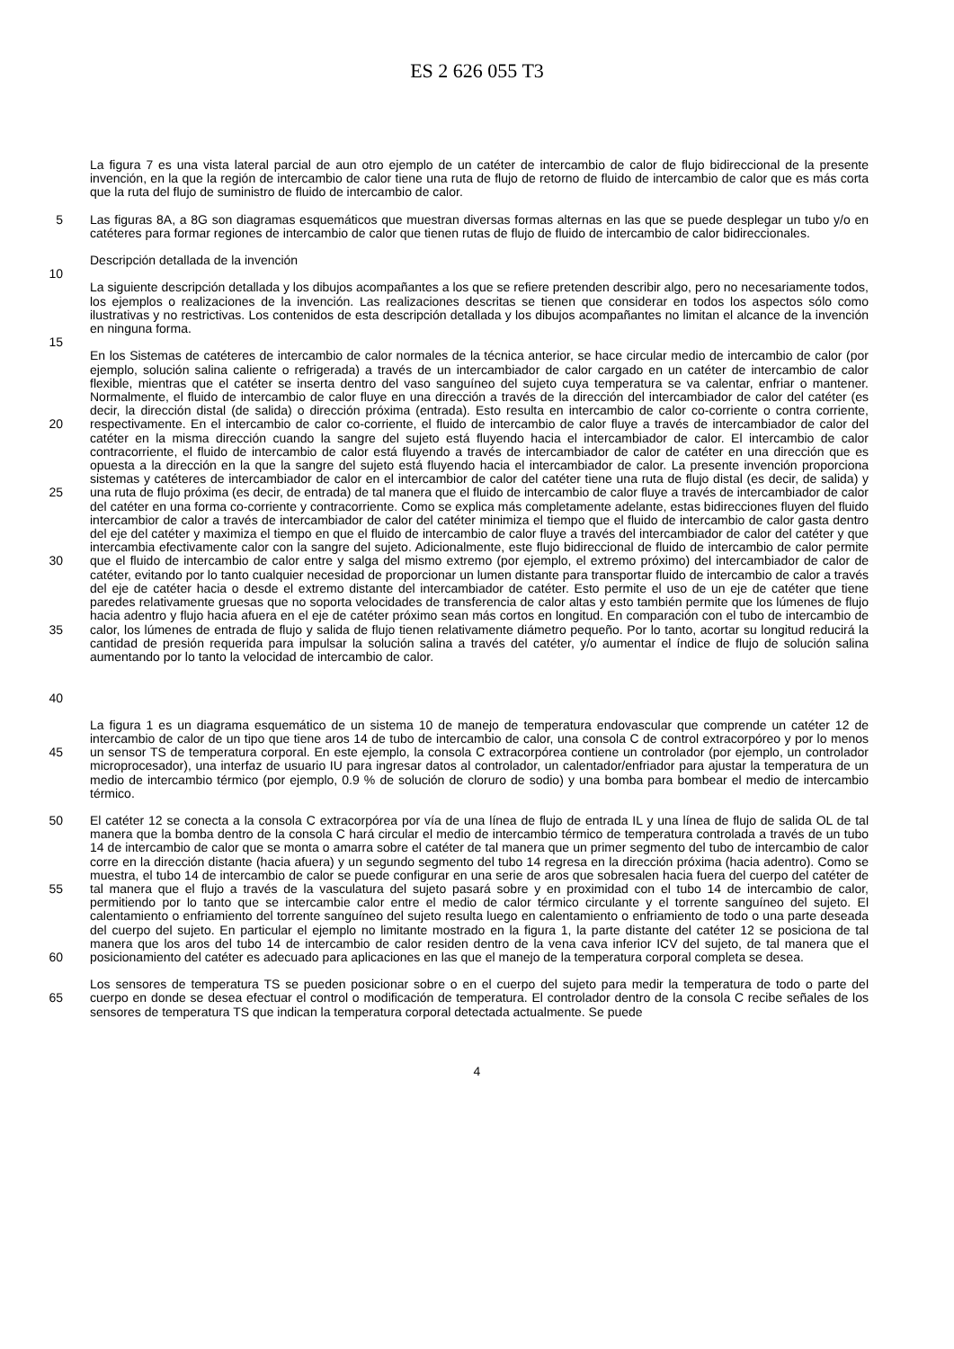ES 2 626 055 T3
La figura 7 es una vista lateral parcial de aun otro ejemplo de un catéter de intercambio de calor de flujo bidireccional de la presente invención, en la que la región de intercambio de calor tiene una ruta de flujo de retorno de fluido de intercambio de calor que es más corta que la ruta del flujo de suministro de fluido de intercambio de calor.
5 Las figuras 8A, a 8G son diagramas esquemáticos que muestran diversas formas alternas en las que se puede desplegar un tubo y/o en catéteres para formar regiones de intercambio de calor que tienen rutas de flujo de fluido de intercambio de calor bidireccionales.
Descripción detallada de la invención
10
La siguiente descripción detallada y los dibujos acompañantes a los que se refiere pretenden describir algo, pero no necesariamente todos, los ejemplos o realizaciones de la invención. Las realizaciones descritas se tienen que considerar en todos los aspectos sólo como ilustrativas y no restrictivas. Los contenidos de esta descripción detallada y los dibujos acompañantes no limitan el alcance de la invención en ninguna forma.
15
20
25
30
35
40
En los Sistemas de catéteres de intercambio de calor normales de la técnica anterior, se hace circular medio de intercambio de calor (por ejemplo, solución salina caliente o refrigerada) a través de un intercambiador de calor cargado en un catéter de intercambio de calor flexible, mientras que el catéter se inserta dentro del vaso sanguíneo del sujeto cuya temperatura se va calentar, enfriar o mantener. Normalmente, el fluido de intercambio de calor fluye en una dirección a través de la dirección del intercambiador de calor del catéter (es decir, la dirección distal (de salida) o dirección próxima (entrada). Esto resulta en intercambio de calor co-corriente o contra corriente, respectivamente. En el intercambio de calor co-corriente, el fluido de intercambio de calor fluye a través de intercambiador de calor del catéter en la misma dirección cuando la sangre del sujeto está fluyendo hacia el intercambiador de calor. El intercambio de calor contracorriente, el fluido de intercambio de calor está fluyendo a través de intercambiador de calor de catéter en una dirección que es opuesta a la dirección en la que la sangre del sujeto está fluyendo hacia el intercambiador de calor. La presente invención proporciona sistemas y catéteres de intercambiador de calor en el intercambior de calor del catéter tiene una ruta de flujo distal (es decir, de salida) y una ruta de flujo próxima (es decir, de entrada) de tal manera que el fluido de intercambio de calor fluye a través de intercambiador de calor del catéter en una forma co-corriente y contracorriente. Como se explica más completamente adelante, estas bidirecciones fluyen del fluido intercambior de calor a través de intercambiador de calor del catéter minimiza el tiempo que el fluido de intercambio de calor gasta dentro del eje del catéter y maximiza el tiempo en que el fluido de intercambio de calor fluye a través del intercambiador de calor del catéter y que intercambia efectivamente calor con la sangre del sujeto. Adicionalmente, este flujo bidireccional de fluido de intercambio de calor permite que el fluido de intercambio de calor entre y salga del mismo extremo (por ejemplo, el extremo próximo) del intercambiador de calor de catéter, evitando por lo tanto cualquier necesidad de proporcionar un lumen distante para transportar fluido de intercambio de calor a través del eje de catéter hacia o desde el extremo distante del intercambiador de catéter. Esto permite el uso de un eje de catéter que tiene paredes relativamente gruesas que no soporta velocidades de transferencia de calor altas y esto también permite que los lúmenes de flujo hacia adentro y flujo hacia afuera en el eje de catéter próximo sean más cortos en longitud. En comparación con el tubo de intercambio de calor, los lúmenes de entrada de flujo y salida de flujo tienen relativamente diámetro pequeño. Por lo tanto, acortar su longitud reducirá la cantidad de presión requerida para impulsar la solución salina a través del catéter, y/o aumentar el índice de flujo de solución salina aumentando por lo tanto la velocidad de intercambio de calor.
45 La figura 1 es un diagrama esquemático de un sistema 10 de manejo de temperatura endovascular que comprende un catéter 12 de intercambio de calor de un tipo que tiene aros 14 de tubo de intercambio de calor, una consola C de control extracorpóreo y por lo menos un sensor TS de temperatura corporal. En este ejemplo, la consola C extracorpórea contiene un controlador (por ejemplo, un controlador microprocesador), una interfaz de usuario IU para ingresar datos al controlador, un calentador/enfriador para ajustar la temperatura de un medio de intercambio térmico (por ejemplo, 0.9 % de solución de cloruro de sodio) y una bomba para bombear el medio de intercambio térmico.
50
55
60
El catéter 12 se conecta a la consola C extracorpórea por vía de una línea de flujo de entrada IL y una línea de flujo de salida OL de tal manera que la bomba dentro de la consola C hará circular el medio de intercambio térmico de temperatura controlada a través de un tubo 14 de intercambio de calor que se monta o amarra sobre el catéter de tal manera que un primer segmento del tubo de intercambio de calor corre en la dirección distante (hacia afuera) y un segundo segmento del tubo 14 regresa en la dirección próxima (hacia adentro). Como se muestra, el tubo 14 de intercambio de calor se puede configurar en una serie de aros que sobresalen hacia fuera del cuerpo del catéter de tal manera que el flujo a través de la vasculatura del sujeto pasará sobre y en proximidad con el tubo 14 de intercambio de calor, permitiendo por lo tanto que se intercambie calor entre el medio de calor térmico circulante y el torrente sanguíneo del sujeto. El calentamiento o enfriamiento del torrente sanguíneo del sujeto resulta luego en calentamiento o enfriamiento de todo o una parte deseada del cuerpo del sujeto. En particular el ejemplo no limitante mostrado en la figura 1, la parte distante del catéter 12 se posiciona de tal manera que los aros del tubo 14 de intercambio de calor residen dentro de la vena cava inferior ICV del sujeto, de tal manera que el posicionamiento del catéter es adecuado para aplicaciones en las que el manejo de la temperatura corporal completa se desea.
65 Los sensores de temperatura TS se pueden posicionar sobre o en el cuerpo del sujeto para medir la temperatura de todo o parte del cuerpo en donde se desea efectuar el control o modificación de temperatura. El controlador dentro de la consola C recibe señales de los sensores de temperatura TS que indican la temperatura corporal detectada actualmente. Se puede
4